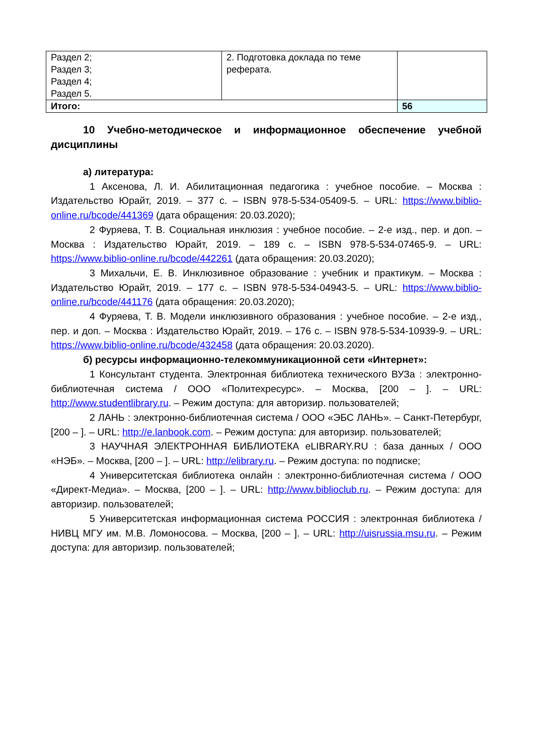| Раздел 2; Раздел 3; Раздел 4; Раздел 5. | 2. Подготовка доклада по теме реферата. | |
| Итого: | | 56 |
10 Учебно-методическое и информационное обеспечение учебной дисциплины
а) литература:
1 Аксенова, Л. И. Абилитационная педагогика : учебное пособие. – Москва : Издательство Юрайт, 2019. – 377 с. – ISBN 978-5-534-05409-5. – URL: https://www.biblio-online.ru/bcode/441369 (дата обращения: 20.03.2020);
2 Фуряева, Т. В. Социальная инклюзия : учебное пособие. – 2-е изд., пер. и доп. – Москва : Издательство Юрайт, 2019. – 189 с. – ISBN 978-5-534-07465-9. – URL: https://www.biblio-online.ru/bcode/442261 (дата обращения: 20.03.2020);
3 Михальчи, Е. В. Инклюзивное образование : учебник и практикум. – Москва : Издательство Юрайт, 2019. – 177 с. – ISBN 978-5-534-04943-5. – URL: https://www.biblio-online.ru/bcode/441176 (дата обращения: 20.03.2020);
4 Фуряева, Т. В. Модели инклюзивного образования : учебное пособие. – 2-е изд., пер. и доп. – Москва : Издательство Юрайт, 2019. – 176 с. – ISBN 978-5-534-10939-9. – URL: https://www.biblio-online.ru/bcode/432458 (дата обращения: 20.03.2020).
б) ресурсы информационно-телекоммуникационной сети «Интернет»:
1 Консультант студента. Электронная библиотека технического ВУЗа : электронно-библиотечная система / ООО «Политехресурс». – Москва, [200 – ]. – URL: http://www.studentlibrary.ru. – Режим доступа: для авторизир. пользователей;
2 ЛАНЬ : электронно-библиотечная система / ООО «ЭБС ЛАНЬ». – Санкт-Петербург, [200 – ]. – URL: http://e.lanbook.com. – Режим доступа: для авторизир. пользователей;
3 НАУЧНАЯ ЭЛЕКТРОННАЯ БИБЛИОТЕКА eLIBRARY.RU : база данных / ООО «НЭБ». – Москва, [200 – ]. – URL: http://elibrary.ru. – Режим доступа: по подписке;
4 Университетская библиотека онлайн : электронно-библиотечная система / ООО «Директ-Медиа». – Москва, [200 – ]. – URL: http://www.biblioclub.ru. – Режим доступа: для авторизир. пользователей;
5 Университетская информационная система РОССИЯ : электронная библиотека / НИВЦ МГУ им. М.В. Ломоносова. – Москва, [200 – ]. – URL: http://uisrussia.msu.ru. – Режим доступа: для авторизир. пользователей;